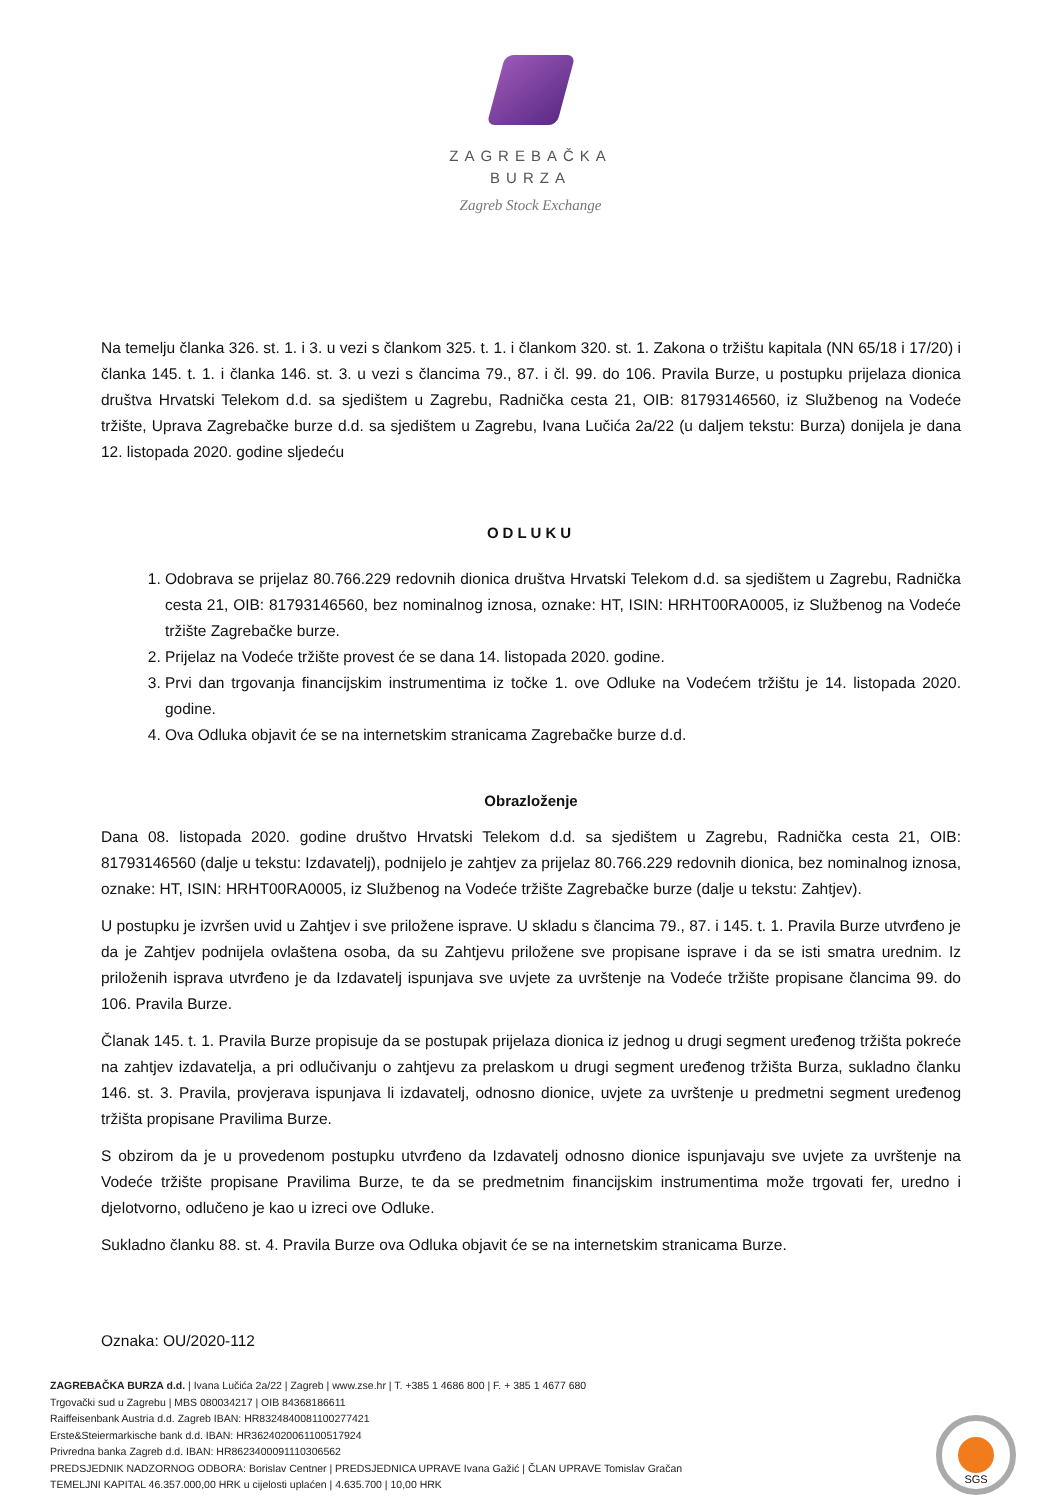ZAGREBAČKA
BURZA
Zagreb Stock Exchange
Na temelju članka 326. st. 1. i 3. u vezi s člankom 325. t. 1. i člankom 320. st. 1. Zakona o tržištu kapitala (NN 65/18 i 17/20) i članka 145. t. 1. i članka 146. st. 3. u vezi s člancima 79., 87. i čl. 99. do 106. Pravila Burze, u postupku prijelaza dionica društva Hrvatski Telekom d.d. sa sjedištem u Zagrebu, Radnička cesta 21, OIB: 81793146560, iz Službenog na Vodeće tržište, Uprava Zagrebačke burze d.d. sa sjedištem u Zagrebu, Ivana Lučića 2a/22 (u daljem tekstu: Burza) donijela je dana 12. listopada 2020. godine sljedeću
ODLUKU
1. Odobrava se prijelaz 80.766.229 redovnih dionica društva Hrvatski Telekom d.d. sa sjedištem u Zagrebu, Radnička cesta 21, OIB: 81793146560, bez nominalnog iznosa, oznake: HT, ISIN: HRHT00RA0005, iz Službenog na Vodeće tržište Zagrebačke burze.
2. Prijelaz na Vodeće tržište provest će se dana 14. listopada 2020. godine.
3. Prvi dan trgovanja financijskim instrumentima iz točke 1. ove Odluke na Vodećem tržištu je 14. listopada 2020. godine.
4. Ova Odluka objavit će se na internetskim stranicama Zagrebačke burze d.d.
Obrazloženje
Dana 08. listopada 2020. godine društvo Hrvatski Telekom d.d. sa sjedištem u Zagrebu, Radnička cesta 21, OIB: 81793146560 (dalje u tekstu: Izdavatelj), podnijelo je zahtjev za prijelaz 80.766.229 redovnih dionica, bez nominalnog iznosa, oznake: HT, ISIN: HRHT00RA0005, iz Službenog na Vodeće tržište Zagrebačke burze (dalje u tekstu: Zahtjev).
U postupku je izvršen uvid u Zahtjev i sve priložene isprave. U skladu s člancima 79., 87. i 145. t. 1. Pravila Burze utvrđeno je da je Zahtjev podnijela ovlaštena osoba, da su Zahtjevu priložene sve propisane isprave i da se isti smatra urednim. Iz priloženih isprava utvrđeno je da Izdavatelj ispunjava sve uvjete za uvrštenje na Vodeće tržište propisane člancima 99. do 106. Pravila Burze.
Članak 145. t. 1. Pravila Burze propisuje da se postupak prijelaza dionica iz jednog u drugi segment uređenog tržišta pokreće na zahtjev izdavatelja, a pri odlučivanju o zahtjevu za prelaskom u drugi segment uređenog tržišta Burza, sukladno članku 146. st. 3. Pravila, provjerava ispunjava li izdavatelj, odnosno dionice, uvjete za uvrštenje u predmetni segment uređenog tržišta propisane Pravilima Burze.
S obzirom da je u provedenom postupku utvrđeno da Izdavatelj odnosno dionice ispunjavaju sve uvjete za uvrštenje na Vodeće tržište propisane Pravilima Burze, te da se predmetnim financijskim instrumentima može trgovati fer, uredno i djelotvorno, odlučeno je kao u izreci ove Odluke.
Sukladno članku 88. st. 4. Pravila Burze ova Odluka objavit će se na internetskim stranicama Burze.
Oznaka: OU/2020-112
ZAGREBAČKA BURZA d.d. | Ivana Lučića 2a/22 | Zagreb | www.zse.hr | T. +385 1 4686 800 | F. + 385 1 4677 680
Trgovački sud u Zagrebu | MBS 080034217 | OIB 84368186611
Raiffeisenbank Austria d.d. Zagreb IBAN: HR8324840081100277421
Erste&Steiermarkische bank d.d. IBAN: HR3624020061100517924
Privredna banka Zagreb d.d. IBAN: HR8623400091110306562
PREDSJEDNIK NADZORNOG ODBORA: Borislav Centner | PREDSJEDNICA UPRAVE Ivana Gažić | ČLAN UPRAVE Tomislav Gračan
TEMELJNI KAPITAL 46.357.000,00 HRK u cijelosti uplaćen | 4.635.700 | 10,00 HRK
SGS